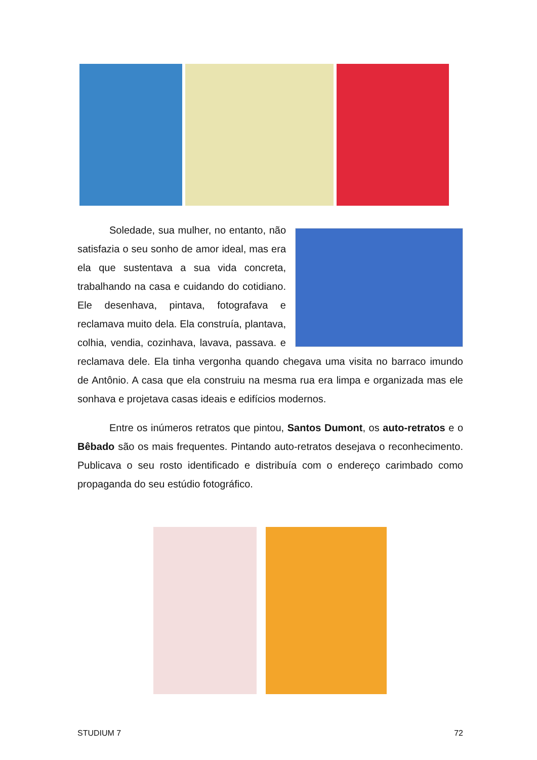Soledade, sua mulher, no entanto, não satisfazia o seu sonho de amor ideal, mas era ela que sustentava a sua vida concreta, trabalhando na casa e cuidando do cotidiano. Ele desenhava, pintava, fotografava e reclamava muito dela. Ela construía, plantava, colhia, vendia, cozinhava, lavava, passava. e reclamava dele. Ela tinha vergonha quando chegava uma visita no barraco imundo de Antônio. A casa que ela construiu na mesma rua era limpa e organizada mas ele sonhava e projetava casas ideais e edifícios modernos.
Entre os inúmeros retratos que pintou, Santos Dumont, os auto-retratos e o Bêbado são os mais frequentes. Pintando auto-retratos desejava o reconhecimento. Publicava o seu rosto identificado e distribuía com o endereço carimbado como propaganda do seu estúdio fotográfico.
STUDIUM 7 72